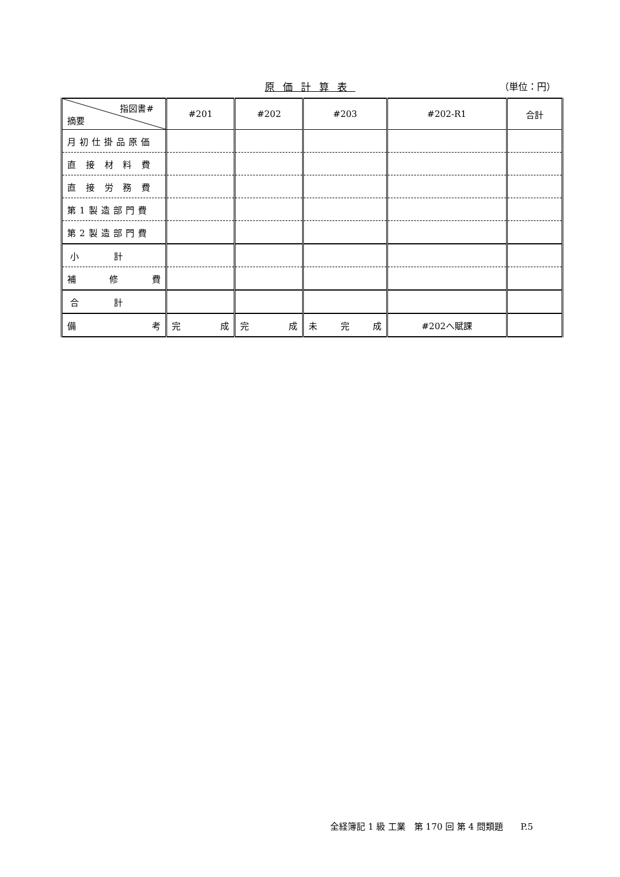原価計算表 （単位：円）
| 指図書# 摘要 | #201 | #202 | #203 | #202-R1 | 合計 |
| --- | --- | --- | --- | --- | --- |
| 月初仕掛品原価 | | | | | |
| 直 接 材 料 費 | | | | | |
| 直 接 労 務 費 | | | | | |
| 第1製造部門費 | | | | | |
| 第2製造部門費 | | | | | |
| 小計 | | | | | |
| 補 修 費 | | | | | |
| 合計 | | | | | |
| 備 考 | 完 成 | 完 成 | 未 完 成 | #202へ賦課 | |
全経簿記 1 級 工業　第 170 回 第 4 問類題　　P.5